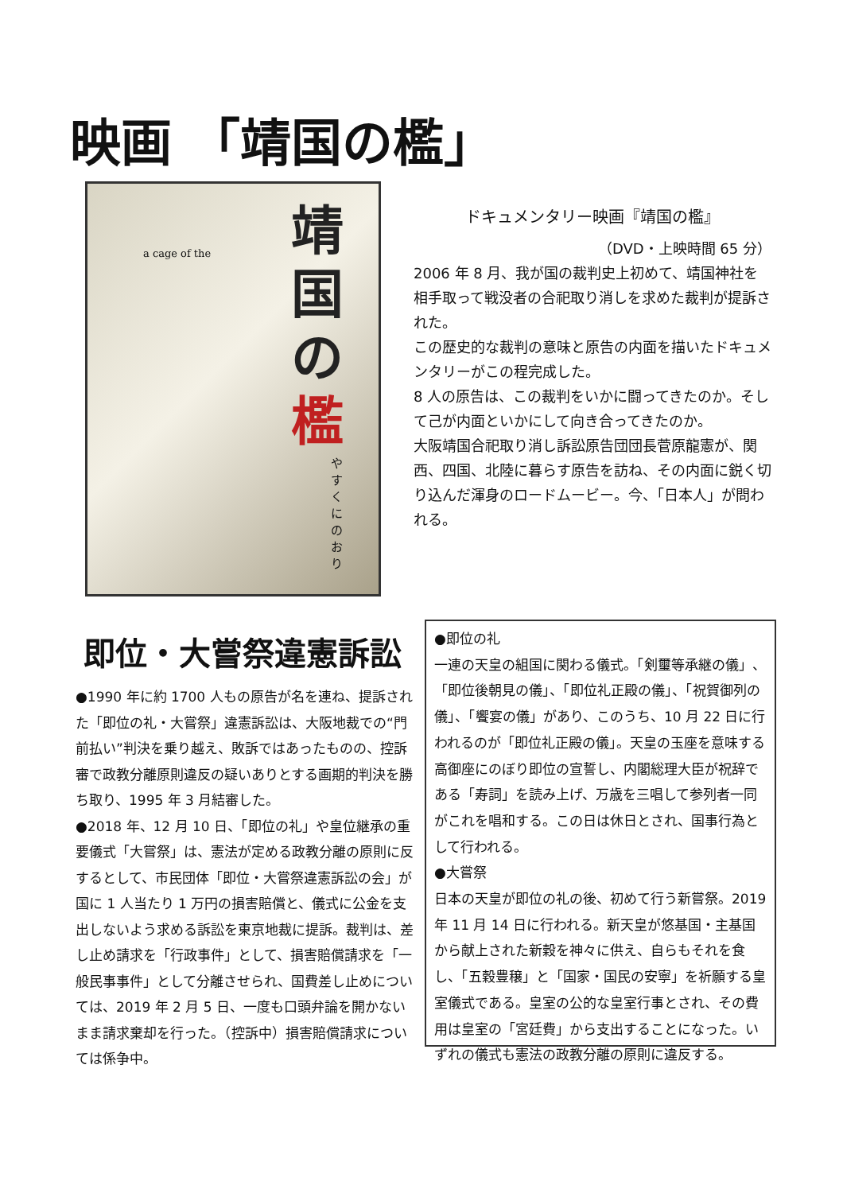映画 「靖国の檻」
a cage of the
靖国の檻
やすくにのおり
ドキュメンタリー映画『靖国の檻』
（DVD・上映時間 65 分）
2006 年 8 月、我が国の裁判史上初めて、靖国神社を相手取って戦没者の合祀取り消しを求めた裁判が提訴された。
この歴史的な裁判の意味と原告の内面を描いたドキュメンタリーがこの程完成した。
8 人の原告は、この裁判をいかに闘ってきたのか。そして己が内面といかにして向き合ってきたのか。
大阪靖国合祀取り消し訴訟原告団団長菅原龍憲が、関西、四国、北陸に暮らす原告を訪ね、その内面に鋭く切り込んだ渾身のロードムービー。今、「日本人」が問われる。
即位・大嘗祭違憲訴訟
●1990 年に約 1700 人もの原告が名を連ね、提訴された「即位の礼・大嘗祭」違憲訴訟は、大阪地裁での“門前払い”判決を乗り越え、敗訴ではあったものの、控訴審で政教分離原則違反の疑いありとする画期的判決を勝ち取り、1995 年 3 月結審した。
●2018 年、12 月 10 日、「即位の礼」や皇位継承の重要儀式「大嘗祭」は、憲法が定める政教分離の原則に反するとして、市民団体「即位・大嘗祭違憲訴訟の会」が国に 1 人当たり 1 万円の損害賠償と、儀式に公金を支出しないよう求める訴訟を東京地裁に提訴。裁判は、差し止め請求を「行政事件」として、損害賠償請求を「一般民事事件」として分離させられ、国費差し止めについては、2019 年 2 月 5 日、一度も口頭弁論を開かないまま請求棄却を行った。（控訴中）損害賠償請求については係争中。
●即位の礼
一連の天皇の組国に関わる儀式。「剣璽等承継の儀」、「即位後朝見の儀」、「即位礼正殿の儀」、「祝賀御列の儀」、「饗宴の儀」があり、このうち、10 月 22 日に行われるのが「即位礼正殿の儀」。天皇の玉座を意味する高御座にのぼり即位の宣誓し、内閣総理大臣が祝辞である「寿詞」を読み上げ、万歳を三唱して参列者一同がこれを唱和する。この日は休日とされ、国事行為として行われる。
●大嘗祭
日本の天皇が即位の礼の後、初めて行う新嘗祭。2019 年 11 月 14 日に行われる。新天皇が悠基国・主基国から献上された新穀を神々に供え、自らもそれを食し、「五穀豊穣」と「国家・国民の安寧」を祈願する皇室儀式である。皇室の公的な皇室行事とされ、その費用は皇室の「宮廷費」から支出することになった。いずれの儀式も憲法の政教分離の原則に違反する。